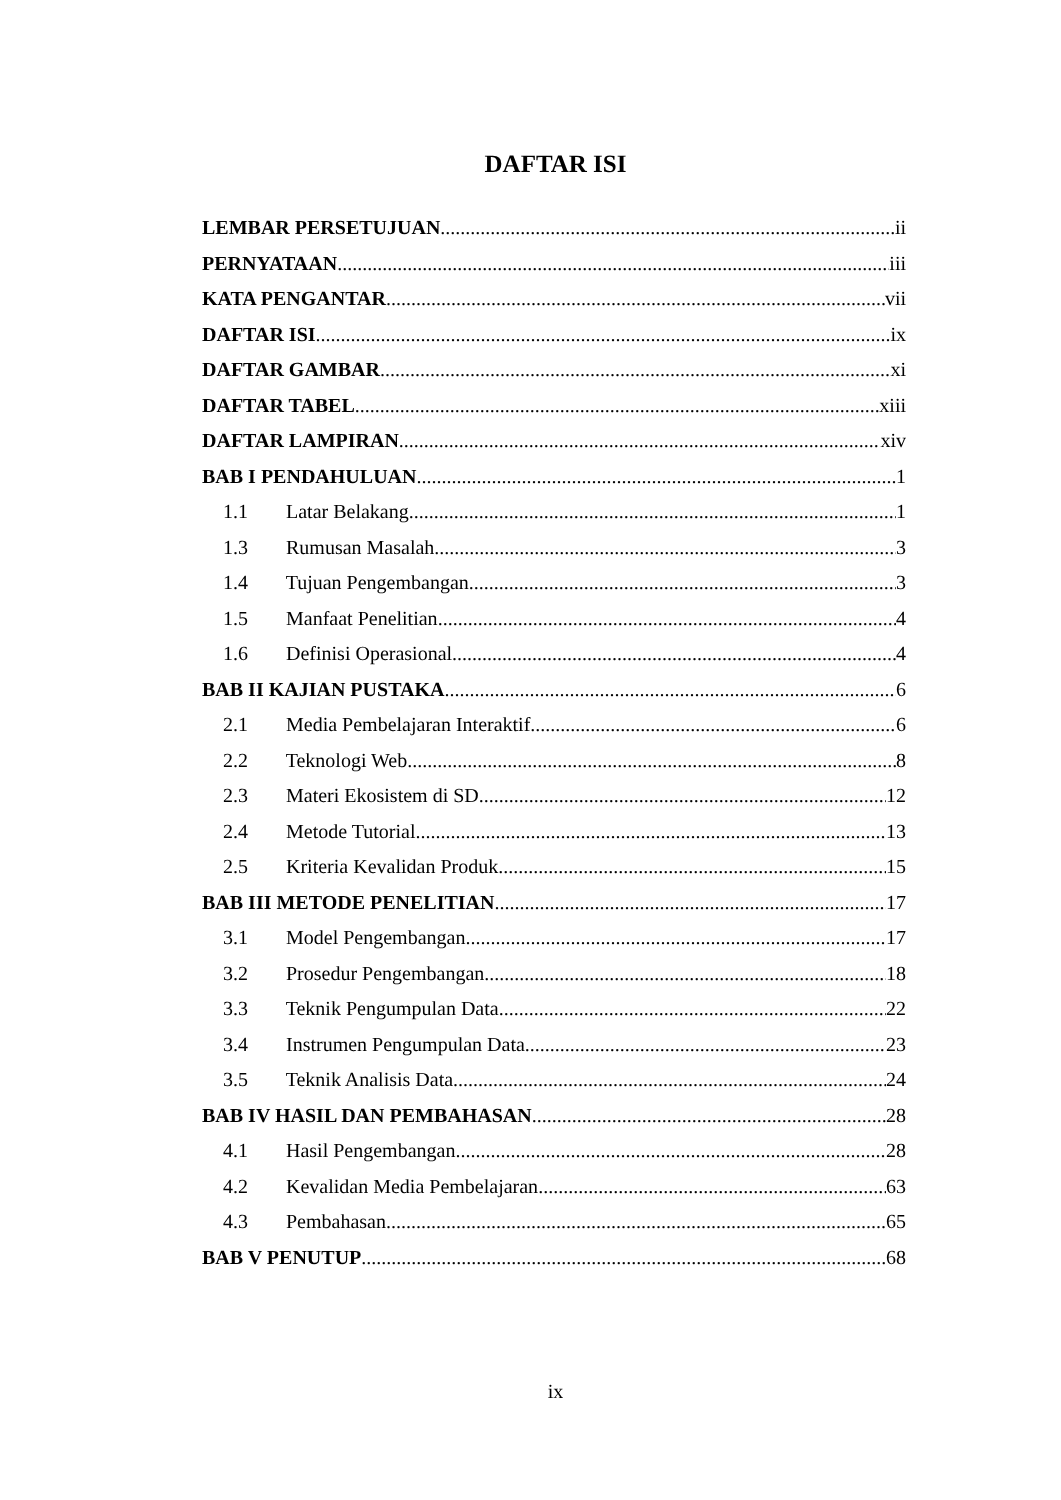DAFTAR ISI
LEMBAR PERSETUJUAN ii
PERNYATAAN iii
KATA PENGANTAR vii
DAFTAR ISI ix
DAFTAR GAMBAR xi
DAFTAR TABEL xiii
DAFTAR LAMPIRAN xiv
BAB I PENDAHULUAN 1
1.1 Latar Belakang 1
1.3 Rumusan Masalah 3
1.4 Tujuan Pengembangan 3
1.5 Manfaat Penelitian 4
1.6 Definisi Operasional 4
BAB II KAJIAN PUSTAKA 6
2.1 Media Pembelajaran Interaktif 6
2.2 Teknologi Web 8
2.3 Materi Ekosistem di SD 12
2.4 Metode Tutorial 13
2.5 Kriteria Kevalidan Produk 15
BAB III METODE PENELITIAN 17
3.1 Model Pengembangan 17
3.2 Prosedur Pengembangan 18
3.3 Teknik Pengumpulan Data 22
3.4 Instrumen Pengumpulan Data 23
3.5 Teknik Analisis Data 24
BAB IV HASIL DAN PEMBAHASAN 28
4.1 Hasil Pengembangan 28
4.2 Kevalidan Media Pembelajaran 63
4.3 Pembahasan 65
BAB V PENUTUP 68
ix